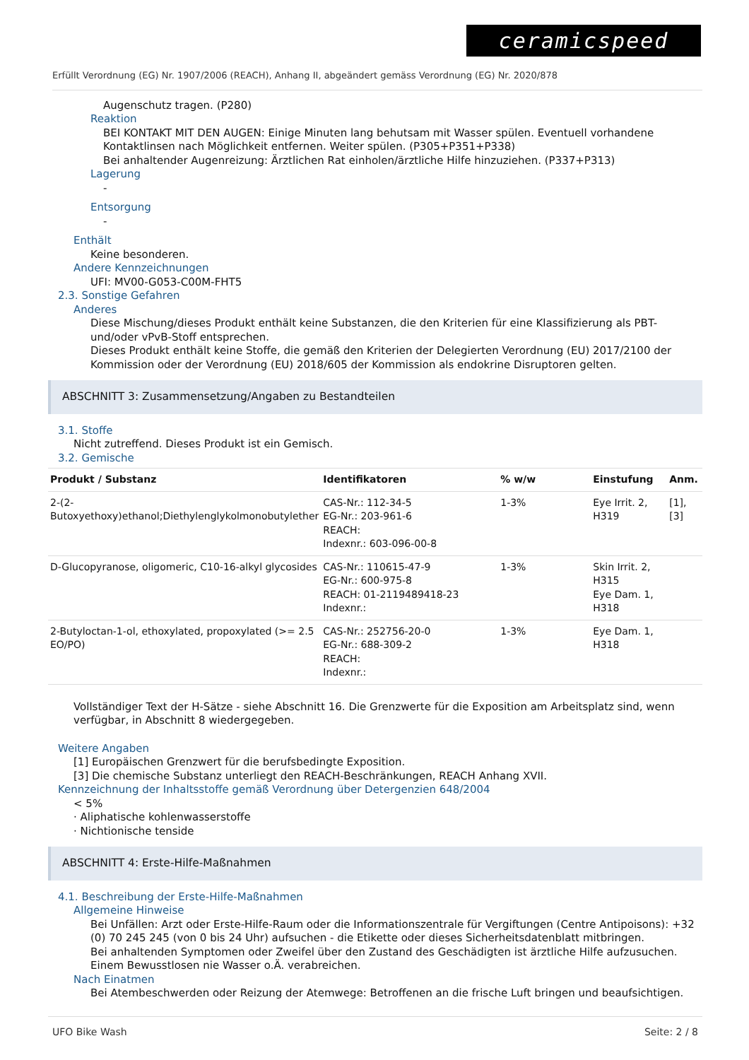ceramicspeed
Erfüllt Verordnung (EG) Nr. 1907/2006 (REACH), Anhang II, abgeändert gemäss Verordnung (EG) Nr. 2020/878
Augenschutz tragen. (P280)
Reaktion
BEI KONTAKT MIT DEN AUGEN: Einige Minuten lang behutsam mit Wasser spülen. Eventuell vorhandene Kontaktlinsen nach Möglichkeit entfernen. Weiter spülen. (P305+P351+P338)
Bei anhaltender Augenreizung: Ärztlichen Rat einholen/ärztliche Hilfe hinzuziehen. (P337+P313)
Lagerung
-
Entsorgung
-
Enthält
Keine besonderen.
Andere Kennzeichnungen
UFI: MV00-G053-C00M-FHT5
2.3. Sonstige Gefahren
Anderes
Diese Mischung/dieses Produkt enthält keine Substanzen, die den Kriterien für eine Klassifizierung als PBT- und/oder vPvB-Stoff entsprechen.
Dieses Produkt enthält keine Stoffe, die gemäß den Kriterien der Delegierten Verordnung (EU) 2017/2100 der Kommission oder der Verordnung (EU) 2018/605 der Kommission als endokrine Disruptoren gelten.
ABSCHNITT 3: Zusammensetzung/Angaben zu Bestandteilen
3.1. Stoffe
Nicht zutreffend. Dieses Produkt ist ein Gemisch.
3.2. Gemische
| Produkt / Substanz | Identifikatoren | % w/w | Einstufung | Anm. |
| --- | --- | --- | --- | --- |
| 2-(2-Butoxyethoxy)ethanol;Diethylenglykolmonobutylether | CAS-Nr.: 112-34-5 EG-Nr.: 203-961-6 REACH: Indexnr.: 603-096-00-8 | 1-3% | Eye Irrit. 2, H319 | [1], [3] |
| D-Glucopyranose, oligomeric, C10-16-alkyl glycosides | CAS-Nr.: 110615-47-9 EG-Nr.: 600-975-8 REACH: 01-2119489418-23 Indexnr.: | 1-3% | Skin Irrit. 2, H315 Eye Dam. 1, H318 | |
| 2-Butyloctan-1-ol, ethoxylated, propoxylated (>= 2.5 EO/PO) | CAS-Nr.: 252756-20-0 EG-Nr.: 688-309-2 REACH: Indexnr.: | 1-3% | Eye Dam. 1, H318 | |
Vollständiger Text der H-Sätze - siehe Abschnitt 16. Die Grenzwerte für die Exposition am Arbeitsplatz sind, wenn verfügbar, in Abschnitt 8 wiedergegeben.
Weitere Angaben
[1] Europäischen Grenzwert für die berufsbedingte Exposition.
[3] Die chemische Substanz unterliegt den REACH-Beschränkungen, REACH Anhang XVII.
Kennzeichnung der Inhaltsstoffe gemäß Verordnung über Detergenzien 648/2004
< 5%
· Aliphatische kohlenwasserstoffe
· Nichtionische tenside
ABSCHNITT 4: Erste-Hilfe-Maßnahmen
4.1. Beschreibung der Erste-Hilfe-Maßnahmen
Allgemeine Hinweise
Bei Unfällen: Arzt oder Erste-Hilfe-Raum oder die Informationszentrale für Vergiftungen (Centre Antipoisons): +32 (0) 70 245 245 (von 0 bis 24 Uhr) aufsuchen - die Etikette oder dieses Sicherheitsdatenblatt mitbringen.
Bei anhaltenden Symptomen oder Zweifel über den Zustand des Geschädigten ist ärztliche Hilfe aufzusuchen.
Einem Bewusstlosen nie Wasser o.Ä. verabreichen.
Nach Einatmen
Bei Atembeschwerden oder Reizung der Atemwege: Betroffenen an die frische Luft bringen und beaufsichtigen.
UFO Bike Wash Seite: 2 / 8